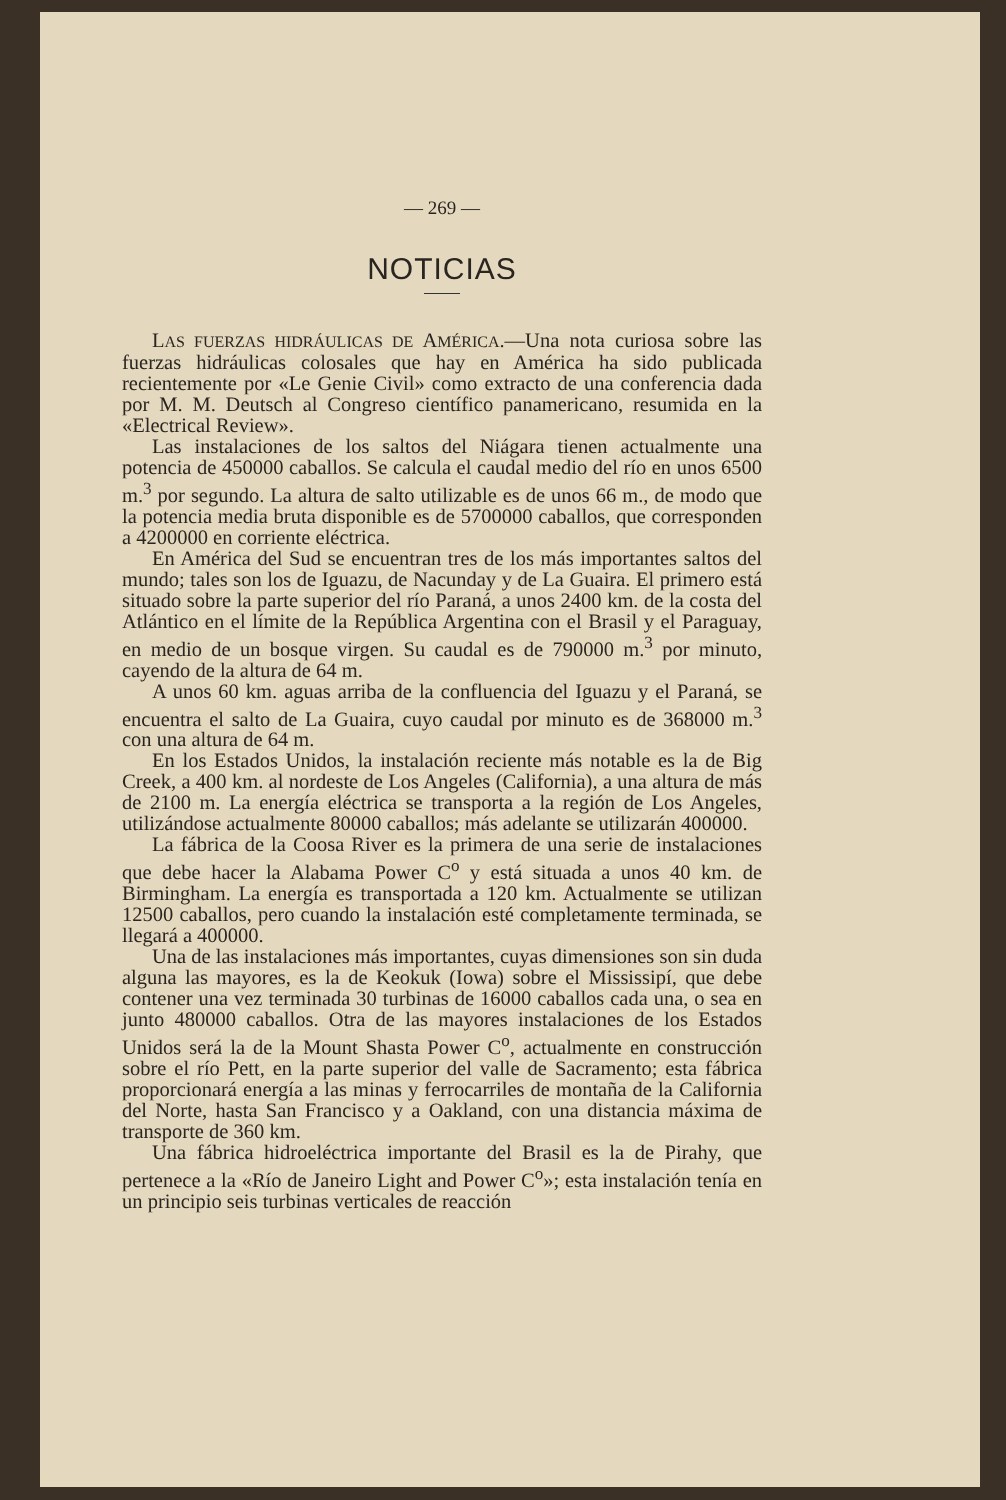— 269 —
NOTICIAS
LAS FUERZAS HIDRÁULICAS DE AMÉRICA.—Una nota curiosa sobre las fuerzas hidráulicas colosales que hay en América ha sido publicada recientemente por «Le Genie Civil» como extracto de una conferencia dada por M. M. Deutsch al Congreso científico panamericano, resumida en la «Electrical Review».
Las instalaciones de los saltos del Niágara tienen actualmente una potencia de 450000 caballos. Se calcula el caudal medio del río en unos 6500 m.<sup>3</sup> por segundo. La altura de salto utilizable es de unos 66 m., de modo que la potencia media bruta disponible es de 5700000 caballos, que corresponden a 4200000 en corriente eléctrica.
En América del Sud se encuentran tres de los más importantes saltos del mundo; tales son los de Iguazu, de Nacunday y de La Guaira. El primero está situado sobre la parte superior del río Paraná, a unos 2400 km. de la costa del Atlántico en el límite de la República Argentina con el Brasil y el Paraguay, en medio de un bosque virgen. Su caudal es de 790000 m.<sup>3</sup> por minuto, cayendo de la altura de 64 m.
A unos 60 km. aguas arriba de la confluencia del Iguazu y el Paraná, se encuentra el salto de La Guaira, cuyo caudal por minuto es de 368000 m.<sup>3</sup> con una altura de 64 m.
En los Estados Unidos, la instalación reciente más notable es la de Big Creek, a 400 km. al nordeste de Los Angeles (California), a una altura de más de 2100 m. La energía eléctrica se transporta a la región de Los Angeles, utilizándose actualmente 80000 caballos; más adelante se utilizarán 400000.
La fábrica de la Coosa River es la primera de una serie de instalaciones que debe hacer la Alabama Power C<sup>o</sup> y está situada a unos 40 km. de Birmingham. La energía es transportada a 120 km. Actualmente se utilizan 12500 caballos, pero cuando la instalación esté completamente terminada, se llegará a 400000.
Una de las instalaciones más importantes, cuyas dimensiones son sin duda alguna las mayores, es la de Keokuk (Iowa) sobre el Mississipí, que debe contener una vez terminada 30 turbinas de 16000 caballos cada una, o sea en junto 480000 caballos. Otra de las mayores instalaciones de los Estados Unidos será la de la Mount Shasta Power C<sup>o</sup>, actualmente en construcción sobre el río Pett, en la parte superior del valle de Sacramento; esta fábrica proporcionará energía a las minas y ferrocarriles de montaña de la California del Norte, hasta San Francisco y a Oakland, con una distancia máxima de transporte de 360 km.
Una fábrica hidroeléctrica importante del Brasil es la de Pirahy, que pertenece a la «Río de Janeiro Light and Power C<sup>o</sup>»; esta instalación tenía en un principio seis turbinas verticales de reacción